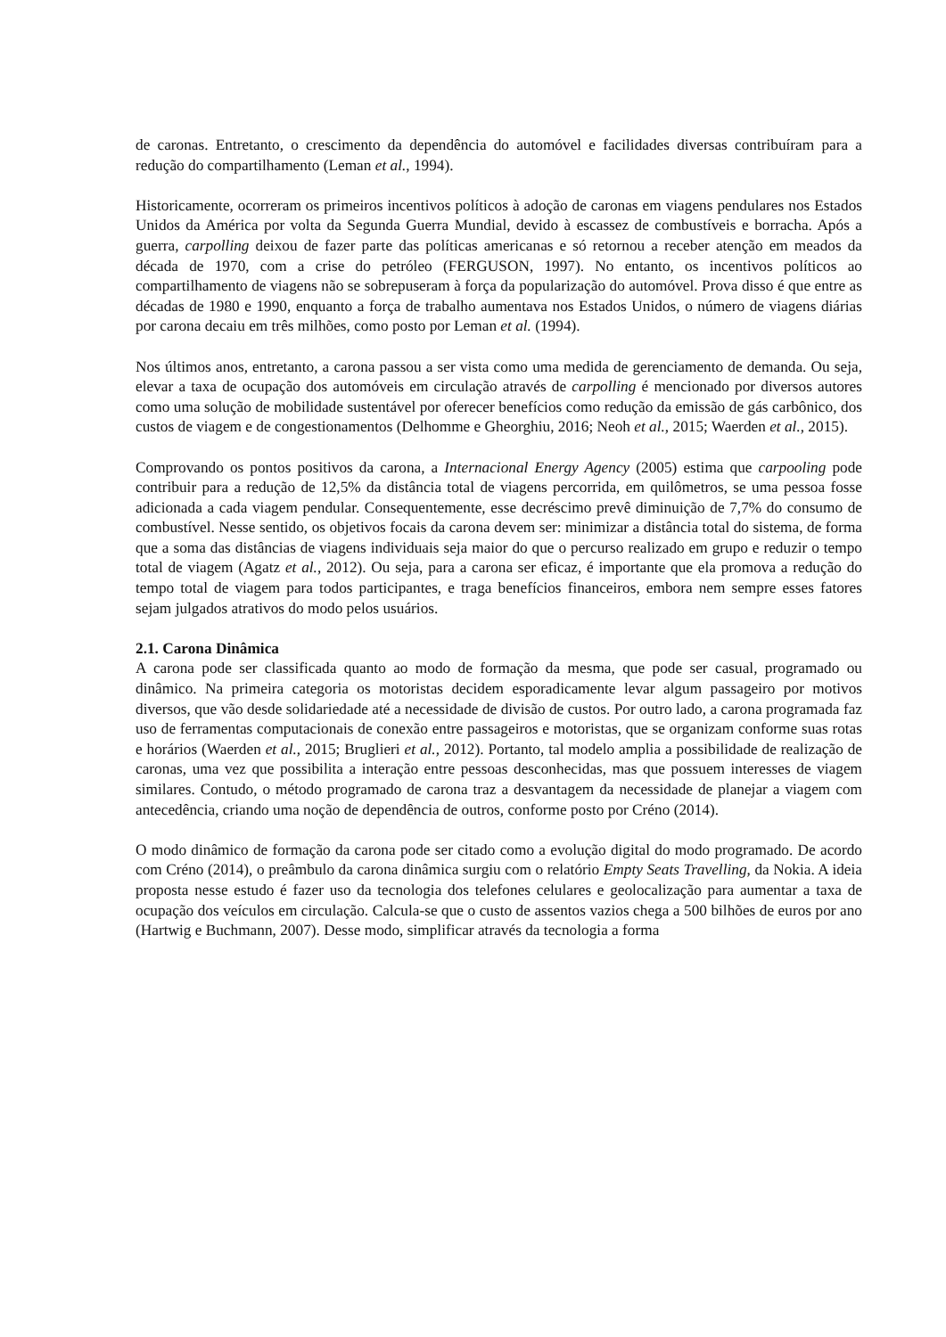de caronas. Entretanto, o crescimento da dependência do automóvel e facilidades diversas contribuíram para a redução do compartilhamento (Leman et al., 1994).
Historicamente, ocorreram os primeiros incentivos políticos à adoção de caronas em viagens pendulares nos Estados Unidos da América por volta da Segunda Guerra Mundial, devido à escassez de combustíveis e borracha. Após a guerra, carpolling deixou de fazer parte das políticas americanas e só retornou a receber atenção em meados da década de 1970, com a crise do petróleo (FERGUSON, 1997). No entanto, os incentivos políticos ao compartilhamento de viagens não se sobrepuseram à força da popularização do automóvel. Prova disso é que entre as décadas de 1980 e 1990, enquanto a força de trabalho aumentava nos Estados Unidos, o número de viagens diárias por carona decaiu em três milhões, como posto por Leman et al. (1994).
Nos últimos anos, entretanto, a carona passou a ser vista como uma medida de gerenciamento de demanda. Ou seja, elevar a taxa de ocupação dos automóveis em circulação através de carpolling é mencionado por diversos autores como uma solução de mobilidade sustentável por oferecer benefícios como redução da emissão de gás carbônico, dos custos de viagem e de congestionamentos (Delhomme e Gheorghiu, 2016; Neoh et al., 2015; Waerden et al., 2015).
Comprovando os pontos positivos da carona, a Internacional Energy Agency (2005) estima que carpooling pode contribuir para a redução de 12,5% da distância total de viagens percorrida, em quilômetros, se uma pessoa fosse adicionada a cada viagem pendular. Consequentemente, esse decréscimo prevê diminuição de 7,7% do consumo de combustível. Nesse sentido, os objetivos focais da carona devem ser: minimizar a distância total do sistema, de forma que a soma das distâncias de viagens individuais seja maior do que o percurso realizado em grupo e reduzir o tempo total de viagem (Agatz et al., 2012). Ou seja, para a carona ser eficaz, é importante que ela promova a redução do tempo total de viagem para todos participantes, e traga benefícios financeiros, embora nem sempre esses fatores sejam julgados atrativos do modo pelos usuários.
2.1. Carona Dinâmica
A carona pode ser classificada quanto ao modo de formação da mesma, que pode ser casual, programado ou dinâmico. Na primeira categoria os motoristas decidem esporadicamente levar algum passageiro por motivos diversos, que vão desde solidariedade até a necessidade de divisão de custos. Por outro lado, a carona programada faz uso de ferramentas computacionais de conexão entre passageiros e motoristas, que se organizam conforme suas rotas e horários (Waerden et al., 2015; Bruglieri et al., 2012). Portanto, tal modelo amplia a possibilidade de realização de caronas, uma vez que possibilita a interação entre pessoas desconhecidas, mas que possuem interesses de viagem similares. Contudo, o método programado de carona traz a desvantagem da necessidade de planejar a viagem com antecedência, criando uma noção de dependência de outros, conforme posto por Créno (2014).
O modo dinâmico de formação da carona pode ser citado como a evolução digital do modo programado. De acordo com Créno (2014), o preâmbulo da carona dinâmica surgiu com o relatório Empty Seats Travelling, da Nokia. A ideia proposta nesse estudo é fazer uso da tecnologia dos telefones celulares e geolocalização para aumentar a taxa de ocupação dos veículos em circulação. Calcula-se que o custo de assentos vazios chega a 500 bilhões de euros por ano (Hartwig e Buchmann, 2007). Desse modo, simplificar através da tecnologia a forma